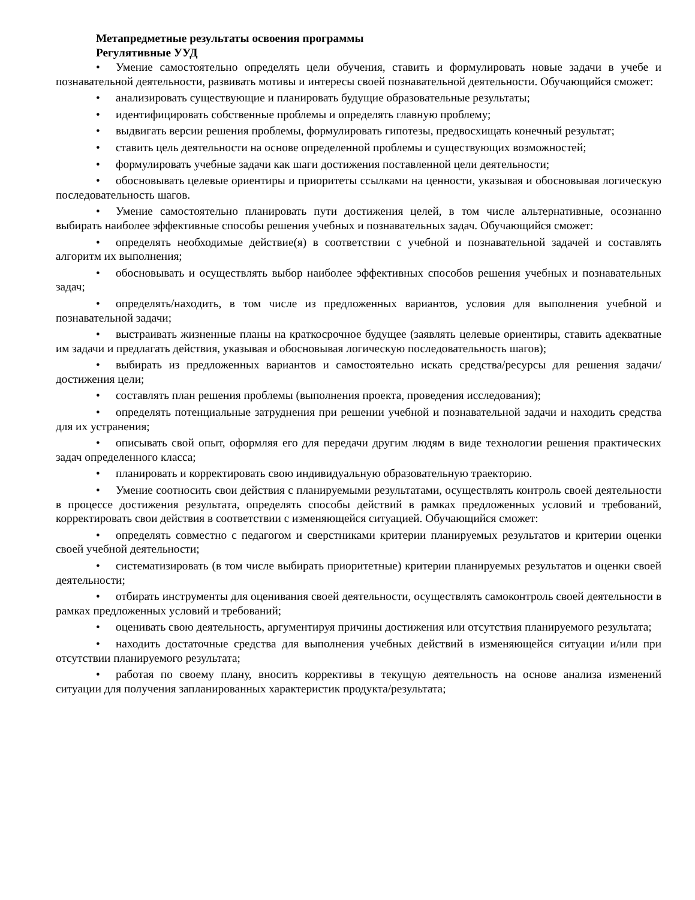Метапредметные результаты освоения программы
Регулятивные УУД
• Умение самостоятельно определять цели обучения, ставить и формулировать новые задачи в учебе и познавательной деятельности, развивать мотивы и интересы своей познавательной деятельности. Обучающийся сможет:
• анализировать существующие и планировать будущие образовательные результаты;
• идентифицировать собственные проблемы и определять главную проблему;
• выдвигать версии решения проблемы, формулировать гипотезы, предвосхищать конечный результат;
• ставить цель деятельности на основе определенной проблемы и существующих возможностей;
• формулировать учебные задачи как шаги достижения поставленной цели деятельности;
• обосновывать целевые ориентиры и приоритеты ссылками на ценности, указывая и обосновывая логическую последовательность шагов.
• Умение самостоятельно планировать пути достижения целей, в том числе альтернативные, осознанно выбирать наиболее эффективные способы решения учебных и познавательных задач. Обучающийся сможет:
• определять необходимые действие(я) в соответствии с учебной и познавательной задачей и составлять алгоритм их выполнения;
• обосновывать и осуществлять выбор наиболее эффективных способов решения учебных и познавательных задач;
• определять/находить, в том числе из предложенных вариантов, условия для выполнения учебной и познавательной задачи;
• выстраивать жизненные планы на краткосрочное будущее (заявлять целевые ориентиры, ставить адекватные им задачи и предлагать действия, указывая и обосновывая логическую последовательность шагов);
• выбирать из предложенных вариантов и самостоятельно искать средства/ресурсы для решения задачи/достижения цели;
• составлять план решения проблемы (выполнения проекта, проведения исследования);
• определять потенциальные затруднения при решении учебной и познавательной задачи и находить средства для их устранения;
• описывать свой опыт, оформляя его для передачи другим людям в виде технологии решения практических задач определенного класса;
• планировать и корректировать свою индивидуальную образовательную траекторию.
• Умение соотносить свои действия с планируемыми результатами, осуществлять контроль своей деятельности в процессе достижения результата, определять способы действий в рамках предложенных условий и требований, корректировать свои действия в соответствии с изменяющейся ситуацией. Обучающийся сможет:
• определять совместно с педагогом и сверстниками критерии планируемых результатов и критерии оценки своей учебной деятельности;
• систематизировать (в том числе выбирать приоритетные) критерии планируемых результатов и оценки своей деятельности;
• отбирать инструменты для оценивания своей деятельности, осуществлять самоконтроль своей деятельности в рамках предложенных условий и требований;
• оценивать свою деятельность, аргументируя причины достижения или отсутствия планируемого результата;
• находить достаточные средства для выполнения учебных действий в изменяющейся ситуации и/или при отсутствии планируемого результата;
• работая по своему плану, вносить коррективы в текущую деятельность на основе анализа изменений ситуации для получения запланированных характеристик продукта/результата;